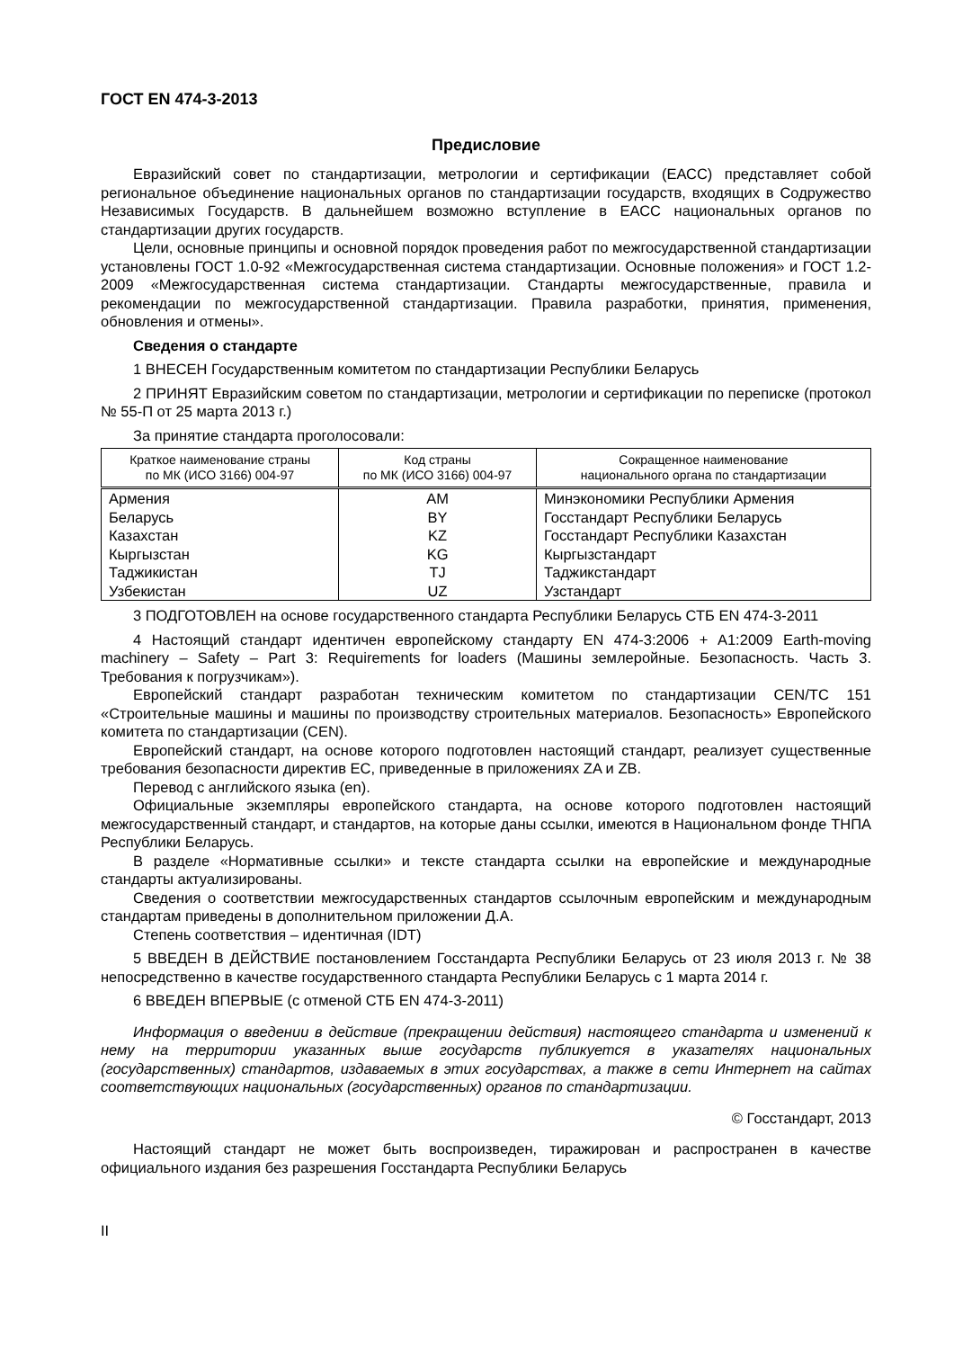ГОСТ EN 474-3-2013
Предисловие
Евразийский совет по стандартизации, метрологии и сертификации (ЕАСС) представляет собой региональное объединение национальных органов по стандартизации государств, входящих в Содружество Независимых Государств. В дальнейшем возможно вступление в ЕАСС национальных органов по стандартизации других государств.
Цели, основные принципы и основной порядок проведения работ по межгосударственной стандартизации установлены ГОСТ 1.0-92 «Межгосударственная система стандартизации. Основные положения» и ГОСТ 1.2-2009 «Межгосударственная система стандартизации. Стандарты межгосударственные, правила и рекомендации по межгосударственной стандартизации. Правила разработки, принятия, применения, обновления и отмены».
Сведения о стандарте
1 ВНЕСЕН Государственным комитетом по стандартизации Республики Беларусь
2 ПРИНЯТ Евразийским советом по стандартизации, метрологии и сертификации по переписке (протокол № 55-П от 25 марта 2013 г.)
За принятие стандарта проголосовали:
| Краткое наименование страны по МК (ИСО 3166) 004-97 | Код страны по МК (ИСО 3166) 004-97 | Сокращенное наименование национального органа по стандартизации |
| --- | --- | --- |
| Армения | AM | Минэкономики Республики Армения |
| Беларусь | BY | Госстандарт Республики Беларусь |
| Казахстан | KZ | Госстандарт Республики Казахстан |
| Кыргызстан | KG | Кыргызстандарт |
| Таджикистан | TJ | Таджикстандарт |
| Узбекистан | UZ | Узстандарт |
3 ПОДГОТОВЛЕН на основе государственного стандарта Республики Беларусь СТБ EN 474-3-2011
4 Настоящий стандарт идентичен европейскому стандарту EN 474-3:2006 + A1:2009 Earth-moving machinery – Safety – Part 3: Requirements for loaders (Машины землеройные. Безопасность. Часть 3. Требования к погрузчикам»).
Европейский стандарт разработан техническим комитетом по стандартизации CEN/TC 151 «Строительные машины и машины по производству строительных материалов. Безопасность» Европейского комитета по стандартизации (CEN).
Европейский стандарт, на основе которого подготовлен настоящий стандарт, реализует существенные требования безопасности директив ЕС, приведенные в приложениях ZA и ZB.
Перевод с английского языка (en).
Официальные экземпляры европейского стандарта, на основе которого подготовлен настоящий межгосударственный стандарт, и стандартов, на которые даны ссылки, имеются в Национальном фонде ТНПА Республики Беларусь.
В разделе «Нормативные ссылки» и тексте стандарта ссылки на европейские и международные стандарты актуализированы.
Сведения о соответствии межгосударственных стандартов ссылочным европейским и международным стандартам приведены в дополнительном приложении Д.А.
Степень соответствия – идентичная (IDT)
5 ВВЕДЕН В ДЕЙСТВИЕ постановлением Госстандарта Республики Беларусь от 23 июля 2013 г. № 38 непосредственно в качестве государственного стандарта Республики Беларусь с 1 марта 2014 г.
6 ВВЕДЕН ВПЕРВЫЕ (с отменой СТБ EN 474-3-2011)
Информация о введении в действие (прекращении действия) настоящего стандарта и изменений к нему на территории указанных выше государств публикуется в указателях национальных (государственных) стандартов, издаваемых в этих государствах, а также в сети Интернет на сайтах соответствующих национальных (государственных) органов по стандартизации.
© Госстандарт, 2013
Настоящий стандарт не может быть воспроизведен, тиражирован и распространен в качестве официального издания без разрешения Госстандарта Республики Беларусь
II